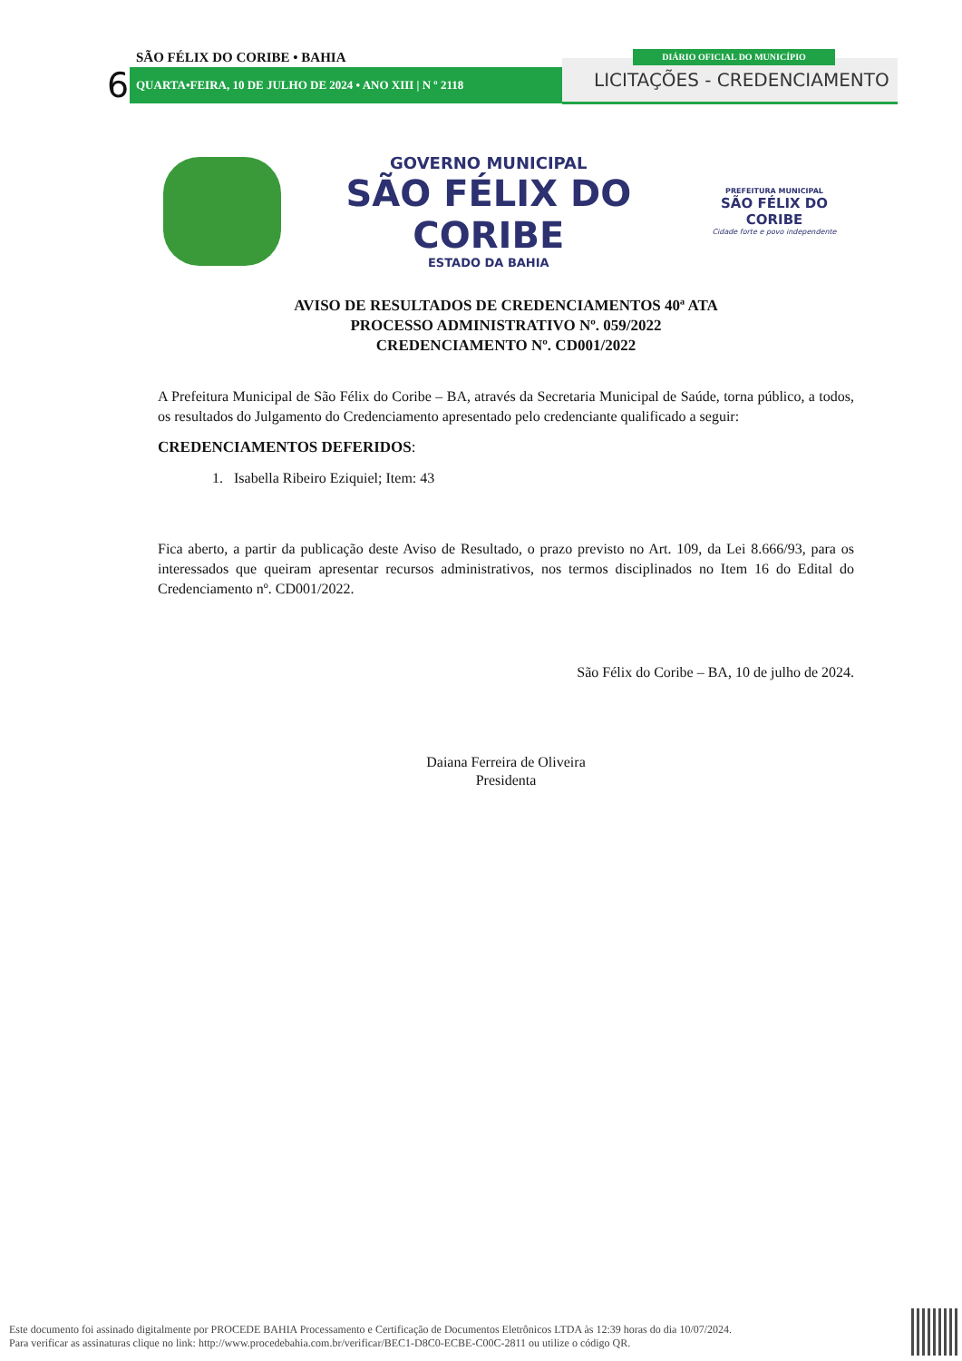SÃO FÉLIX DO CORIBE • BAHIA
6 QUARTA•FEIRA, 10 DE JULHO DE 2024 • ANO XIII | N º 2118
DIÁRIO OFICIAL DO MUNICÍPIO
LICITAÇÕES - CREDENCIAMENTO
GOVERNO MUNICIPAL
SÃO FÉLIX DO CORIBE
ESTADO DA BAHIA
PREFEITURA MUNICIPAL
SÃO FÉLIX DO CORIBE
Cidade forte e povo independente
AVISO DE RESULTADOS DE CREDENCIAMENTOS 40ª ATA
PROCESSO ADMINISTRATIVO Nº. 059/2022
CREDENCIAMENTO Nº. CD001/2022
A Prefeitura Municipal de São Félix do Coribe – BA, através da Secretaria Municipal de Saúde, torna público, a todos, os resultados do Julgamento do Credenciamento apresentado pelo credenciante qualificado a seguir:
CREDENCIAMENTOS DEFERIDOS:
1. Isabella Ribeiro Eziquiel; Item: 43
Fica aberto, a partir da publicação deste Aviso de Resultado, o prazo previsto no Art. 109, da Lei 8.666/93, para os interessados que queiram apresentar recursos administrativos, nos termos disciplinados no Item 16 do Edital do Credenciamento nº. CD001/2022.
São Félix do Coribe – BA, 10 de julho de 2024.
Daiana Ferreira de Oliveira
Presidenta
Este documento foi assinado digitalmente por PROCEDE BAHIA Processamento e Certificação de Documentos Eletrônicos LTDA às 12:39 horas do dia 10/07/2024.
Para verificar as assinaturas clique no link: http://www.procedebahia.com.br/verificar/BEC1-D8C0-ECBE-C00C-2811 ou utilize o código QR.